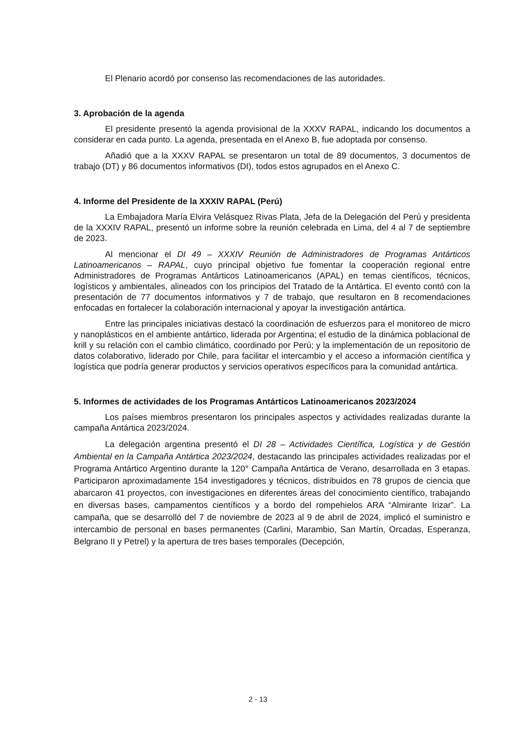El Plenario acordó por consenso las recomendaciones de las autoridades.
3. Aprobación de la agenda
El presidente presentó la agenda provisional de la XXXV RAPAL, indicando los documentos a considerar en cada punto. La agenda, presentada en el Anexo B, fue adoptada por consenso.
Añadió que a la XXXV RAPAL se presentaron un total de 89 documentos, 3 documentos de trabajo (DT) y 86 documentos informativos (DI), todos estos agrupados en el Anexo C.
4. Informe del Presidente de la XXXIV RAPAL (Perú)
La Embajadora María Elvira Velásquez Rivas Plata, Jefa de la Delegación del Perú y presidenta de la XXXIV RAPAL, presentó un informe sobre la reunión celebrada en Lima, del 4 al 7 de septiembre de 2023.
Al mencionar el DI 49 – XXXIV Reunión de Administradores de Programas Antárticos Latinoamericanos – RAPAL, cuyo principal objetivo fue fomentar la cooperación regional entre Administradores de Programas Antárticos Latinoamericanos (APAL) en temas científicos, técnicos, logísticos y ambientales, alineados con los principios del Tratado de la Antártica. El evento contó con la presentación de 77 documentos informativos y 7 de trabajo, que resultaron en 8 recomendaciones enfocadas en fortalecer la colaboración internacional y apoyar la investigación antártica.
Entre las principales iniciativas destacó la coordinación de esfuerzos para el monitoreo de micro y nanoplásticos en el ambiente antártico, liderada por Argentina; el estudio de la dinámica poblacional de krill y su relación con el cambio climático, coordinado por Perú; y la implementación de un repositorio de datos colaborativo, liderado por Chile, para facilitar el intercambio y el acceso a información científica y logística que podría generar productos y servicios operativos específicos para la comunidad antártica.
5. Informes de actividades de los Programas Antárticos Latinoamericanos 2023/2024
Los países miembros presentaron los principales aspectos y actividades realizadas durante la campaña Antártica 2023/2024.
La delegación argentina presentó el DI 28 – Actividades Científica, Logística y de Gestión Ambiental en la Campaña Antártica 2023/2024, destacando las principales actividades realizadas por el Programa Antártico Argentino durante la 120° Campaña Antártica de Verano, desarrollada en 3 etapas. Participaron aproximadamente 154 investigadores y técnicos, distribuidos en 78 grupos de ciencia que abarcaron 41 proyectos, con investigaciones en diferentes áreas del conocimiento científico, trabajando en diversas bases, campamentos científicos y a bordo del rompehielos ARA “Almirante Irizar”. La campaña, que se desarrolló del 7 de noviembre de 2023 al 9 de abril de 2024, implicó el suministro e intercambio de personal en bases permanentes (Carlini, Marambio, San Martín, Orcadas, Esperanza, Belgrano II y Petrel) y la apertura de tres bases temporales (Decepción,
2 - 13